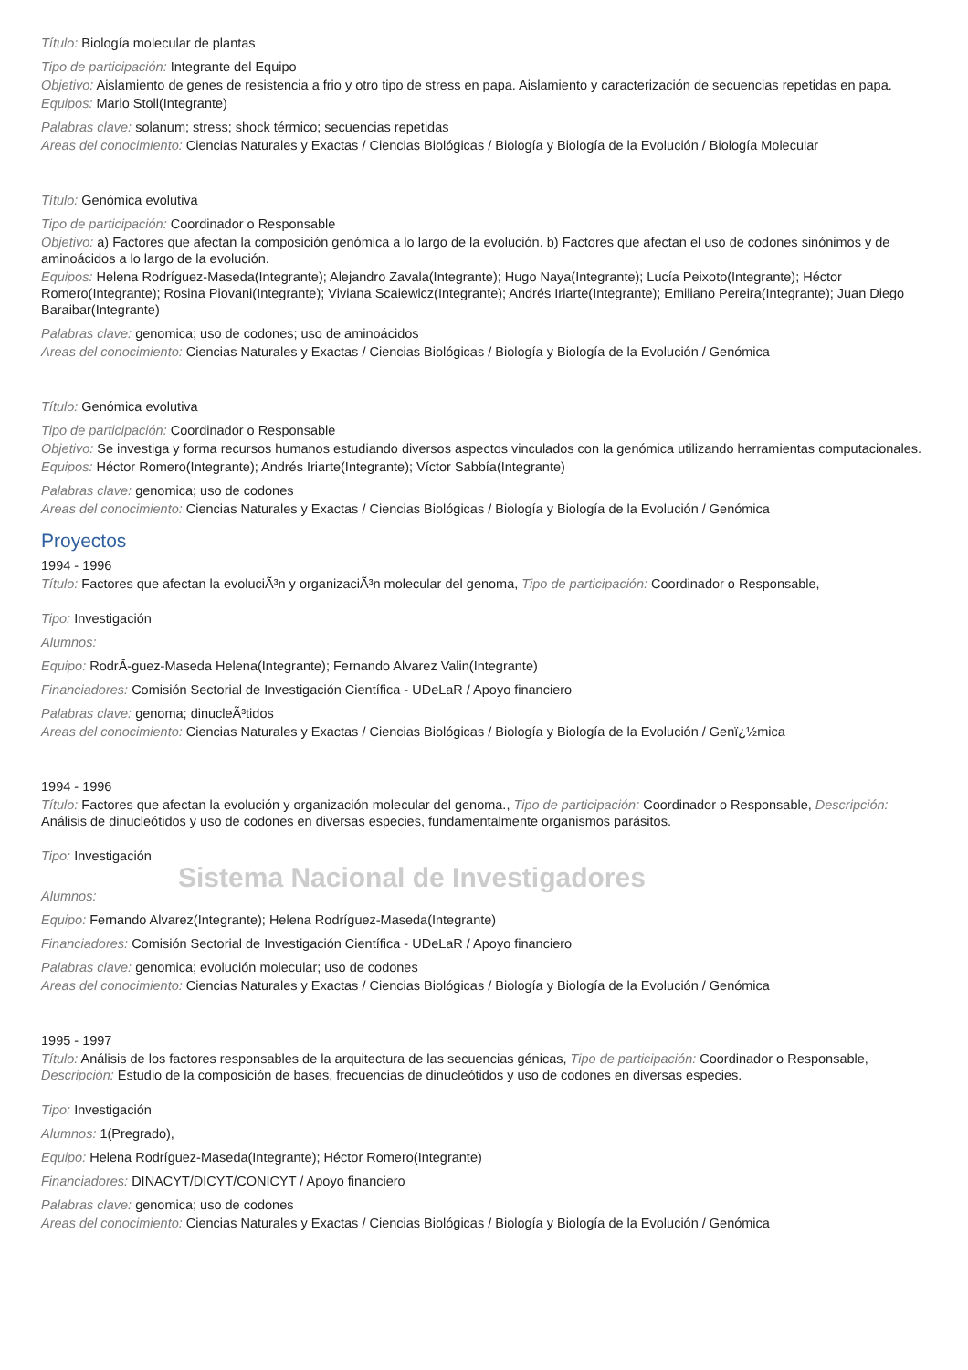Título: Biología molecular de plantas
Tipo de participación: Integrante del Equipo
Objetivo: Aislamiento de genes de resistencia a frio y otro tipo de stress en papa. Aislamiento y caracterización de secuencias repetidas en papa.
Equipos: Mario Stoll(Integrante)
Palabras clave: solanum; stress; shock térmico; secuencias repetidas
Areas del conocimiento: Ciencias Naturales y Exactas / Ciencias Biológicas / Biología y Biología de la Evolución / Biología Molecular
Título: Genómica evolutiva
Tipo de participación: Coordinador o Responsable
Objetivo: a) Factores que afectan la composición genómica a lo largo de la evolución. b) Factores que afectan el uso de codones sinónimos y de aminoácidos a lo largo de la evolución.
Equipos: Helena Rodríguez-Maseda(Integrante); Alejandro Zavala(Integrante); Hugo Naya(Integrante); Lucía Peixoto(Integrante); Héctor Romero(Integrante); Rosina Piovani(Integrante); Viviana Scaiewicz(Integrante); Andrés Iriarte(Integrante); Emiliano Pereira(Integrante); Juan Diego Baraibar(Integrante)
Palabras clave: genomica; uso de codones; uso de aminoácidos
Areas del conocimiento: Ciencias Naturales y Exactas / Ciencias Biológicas / Biología y Biología de la Evolución / Genómica
Título: Genómica evolutiva
Tipo de participación: Coordinador o Responsable
Objetivo: Se investiga y forma recursos humanos estudiando diversos aspectos vinculados con la genómica utilizando herramientas computacionales.
Equipos: Héctor Romero(Integrante); Andrés Iriarte(Integrante); Víctor Sabbía(Integrante)
Palabras clave: genomica; uso de codones
Areas del conocimiento: Ciencias Naturales y Exactas / Ciencias Biológicas / Biología y Biología de la Evolución / Genómica
Proyectos
1994 - 1996
Título: Factores que afectan la evoluciÃ³n y organizaciÃ³n molecular del genoma, Tipo de participación: Coordinador o Responsable,
Tipo: Investigación
Alumnos:
Equipo: RodrÃ-guez-Maseda Helena(Integrante); Fernando Alvarez Valin(Integrante)
Financiadores: Comisión Sectorial de Investigación Científica - UDeLaR / Apoyo financiero
Palabras clave: genoma; dinucleÃ³tidos
Areas del conocimiento: Ciencias Naturales y Exactas / Ciencias Biológicas / Biología y Biología de la Evolución / Genï¿½mica
1994 - 1996
Título: Factores que afectan la evolución y organización molecular del genoma., Tipo de participación: Coordinador o Responsable, Descripción: Análisis de dinucleótidos y uso de codones en diversas especies, fundamentalmente organismos parásitos.
Tipo: Investigación
Sistema Nacional de Investigadores
Alumnos:
Equipo: Fernando Alvarez(Integrante); Helena Rodríguez-Maseda(Integrante)
Financiadores: Comisión Sectorial de Investigación Científica - UDeLaR / Apoyo financiero
Palabras clave: genomica; evolución molecular; uso de codones
Areas del conocimiento: Ciencias Naturales y Exactas / Ciencias Biológicas / Biología y Biología de la Evolución / Genómica
1995 - 1997
Título: Análisis de los factores responsables de la arquitectura de las secuencias génicas, Tipo de participación: Coordinador o Responsable, Descripción: Estudio de la composición de bases, frecuencias de dinucleótidos y uso de codones en diversas especies.
Tipo: Investigación
Alumnos: 1(Pregrado),
Equipo: Helena Rodríguez-Maseda(Integrante); Héctor Romero(Integrante)
Financiadores: DINACYT/DICYT/CONICYT / Apoyo financiero
Palabras clave: genomica; uso de codones
Areas del conocimiento: Ciencias Naturales y Exactas / Ciencias Biológicas / Biología y Biología de la Evolución / Genómica